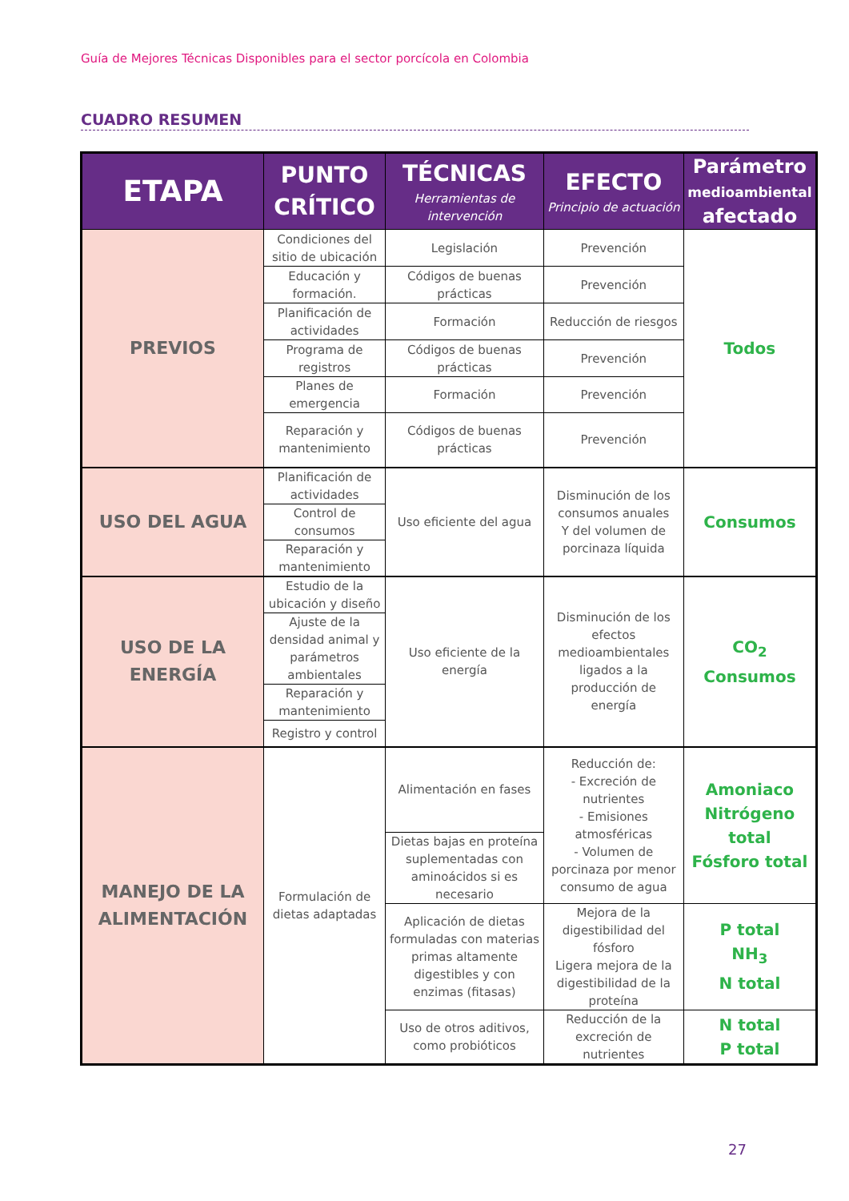Guía de Mejores Técnicas Disponibles para el sector porcícola en Colombia
CUADRO RESUMEN
| ETAPA | PUNTO CRÍTICO | TÉCNICAS Herramientas de intervención | EFECTO Principio de actuación | Parámetro medioambiental afectado |
| --- | --- | --- | --- | --- |
| PREVIOS | Condiciones del sitio de ubicación | Legislación | Prevención | Todos |
| | Educación y formación. | Códigos de buenas prácticas | Prevención | |
| | Planificación de actividades | Formación | Reducción de riesgos | |
| | Programa de registros | Códigos de buenas prácticas | Prevención | |
| | Planes de emergencia | Formación | Prevención | |
| | Reparación y mantenimiento | Códigos de buenas prácticas | Prevención | |
| USO DEL AGUA | Planificación de actividades | Uso eficiente del agua | Disminución de los consumos anuales Y del volumen de porcinaza líquida | Consumos |
| | Control de consumos | | | |
| | Reparación y mantenimiento | | | |
| USO DE LA ENERGÍA | Estudio de la ubicación y diseño | Uso eficiente de la energía | Disminución de los efectos medioambientales ligados a la producción de energía | CO<sub>2</sub> Consumos |
| | Ajuste de la densidad animal y parámetros ambientales | | | |
| | Reparación y mantenimiento | | | |
| | Registro y control | | | |
| MANEJO DE LA ALIMENTACIÓN | Formulación de dietas adaptadas | Alimentación en fases | Reducción de: - Excreción de nutrientes - Emisiones atmosféricas - Volumen de porcinaza por menor consumo de agua | Amoniaco Nitrógeno total Fósforo total |
| | | Dietas bajas en proteína suplementadas con aminoácidos si es necesario | | |
| | | Aplicación de dietas formuladas con materias primas altamente digestibles y con enzimas (fitasas) | Mejora de la digestibilidad del fósforo Ligera mejora de la digestibilidad de la proteína | P total NH<sub>3</sub> N total |
| | | Uso de otros aditivos, como probióticos | Reducción de la excreción de nutrientes | N total P total |
27